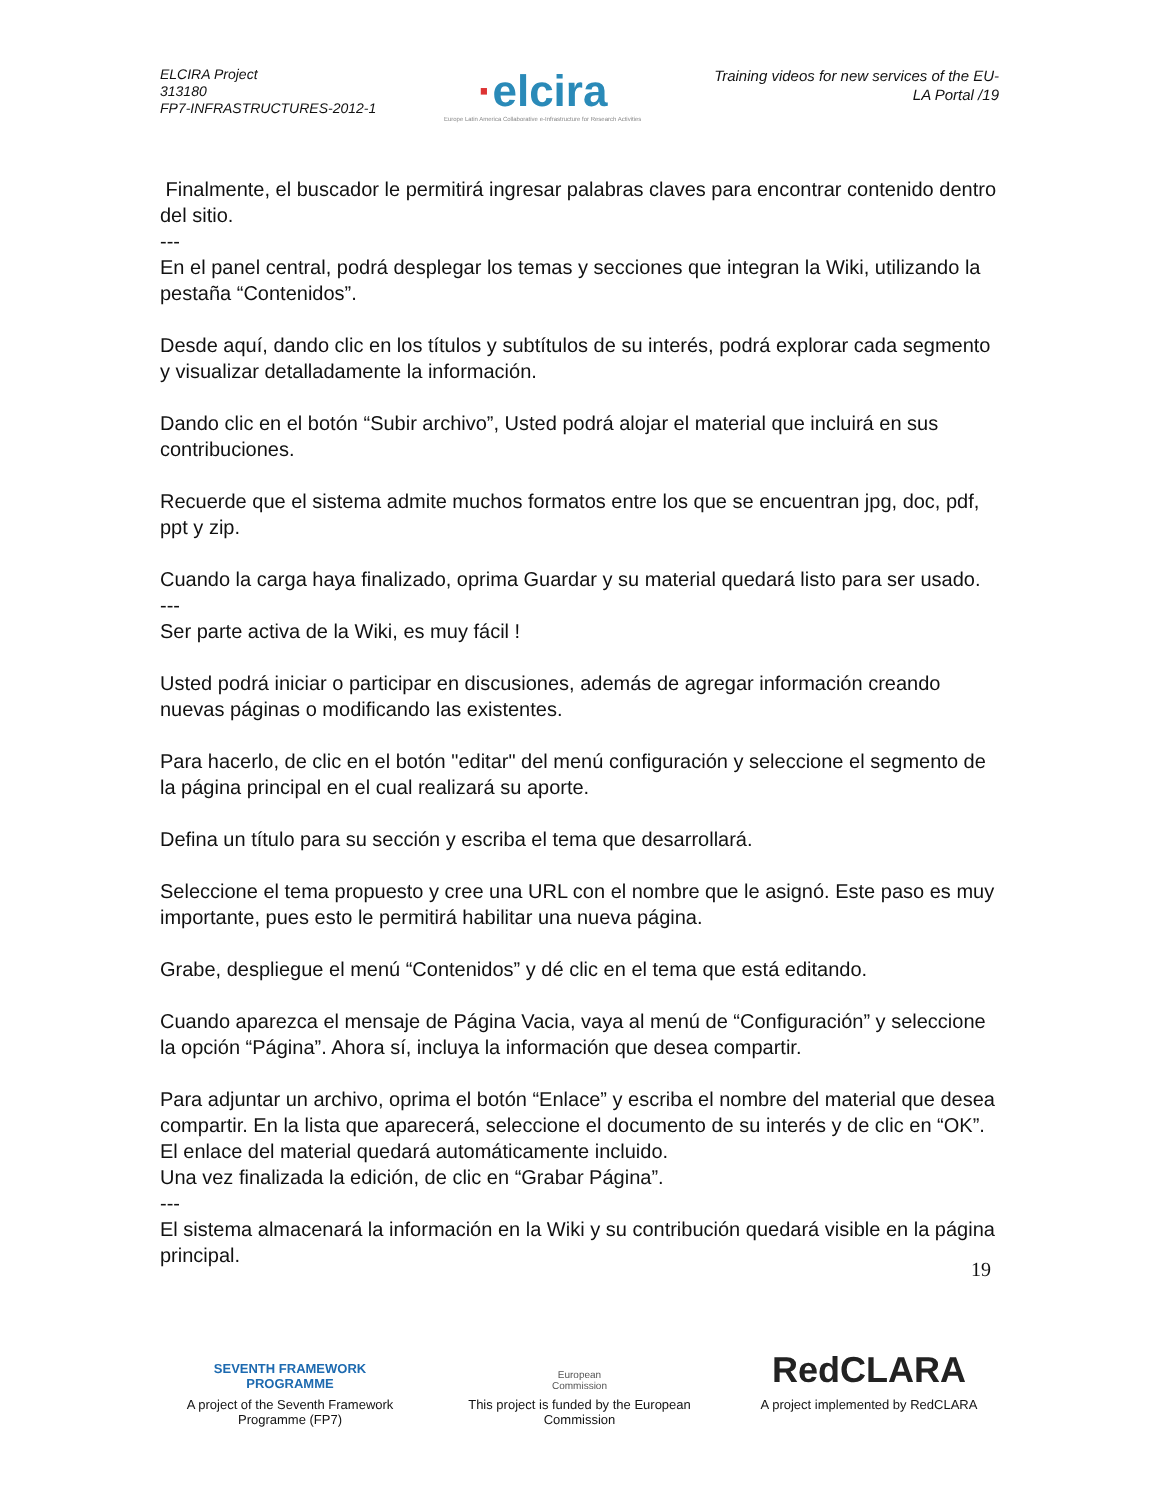ELCIRA Project
313180
FP7-INFRASTRUCTURES-2012-1
·elcira
Europe Latin America Collaborative e-Infrastructure for Research Activities
Training videos for new services of the EU-LA Portal /19
Finalmente, el buscador le permitirá ingresar palabras claves para encontrar contenido dentro del sitio.
---
En el panel central, podrá desplegar los temas y secciones que integran la Wiki, utilizando la pestaña “Contenidos”.
Desde aquí, dando clic en los títulos y subtítulos de su interés, podrá explorar cada segmento y visualizar detalladamente la información.
Dando clic en el botón “Subir archivo”, Usted podrá alojar el material que incluirá en sus contribuciones.
Recuerde que el sistema admite muchos formatos entre los que se encuentran jpg, doc, pdf, ppt y zip.
Cuando la carga haya finalizado, oprima Guardar y su material quedará listo para ser usado.
---
Ser parte activa de la Wiki, es muy fácil !
Usted podrá iniciar o participar en discusiones, además de agregar información creando nuevas páginas o modificando las existentes.
Para hacerlo, de clic en el botón "editar" del menú configuración y seleccione el segmento de la página principal en el cual realizará su aporte.
Defina un título para su sección y escriba el tema que desarrollará.
Seleccione el tema propuesto y cree una URL con el nombre que le asignó. Este paso es muy importante, pues esto le permitirá habilitar una nueva página.
Grabe, despliegue el menú “Contenidos” y dé clic en el tema que está editando.
Cuando aparezca el mensaje de Página Vacia, vaya al menú de “Configuración” y seleccione la opción “Página”. Ahora sí, incluya la información que desea compartir.
Para adjuntar un archivo, oprima el botón “Enlace” y escriba el nombre del material que desea compartir. En la lista que aparecerá, seleccione el documento de su interés y de clic en “OK”. El enlace del material quedará automáticamente incluido.
Una vez finalizada la edición, de clic en “Grabar Página”.
---
El sistema almacenará la información en la Wiki y su contribución quedará visible en la página principal.
19
SEVENTH FRAMEWORK
PROGRAMME
A project of the Seventh Framework Programme (FP7)
European
Commission
This project is funded by the European Commission
RedCLARA
A project implemented by RedCLARA